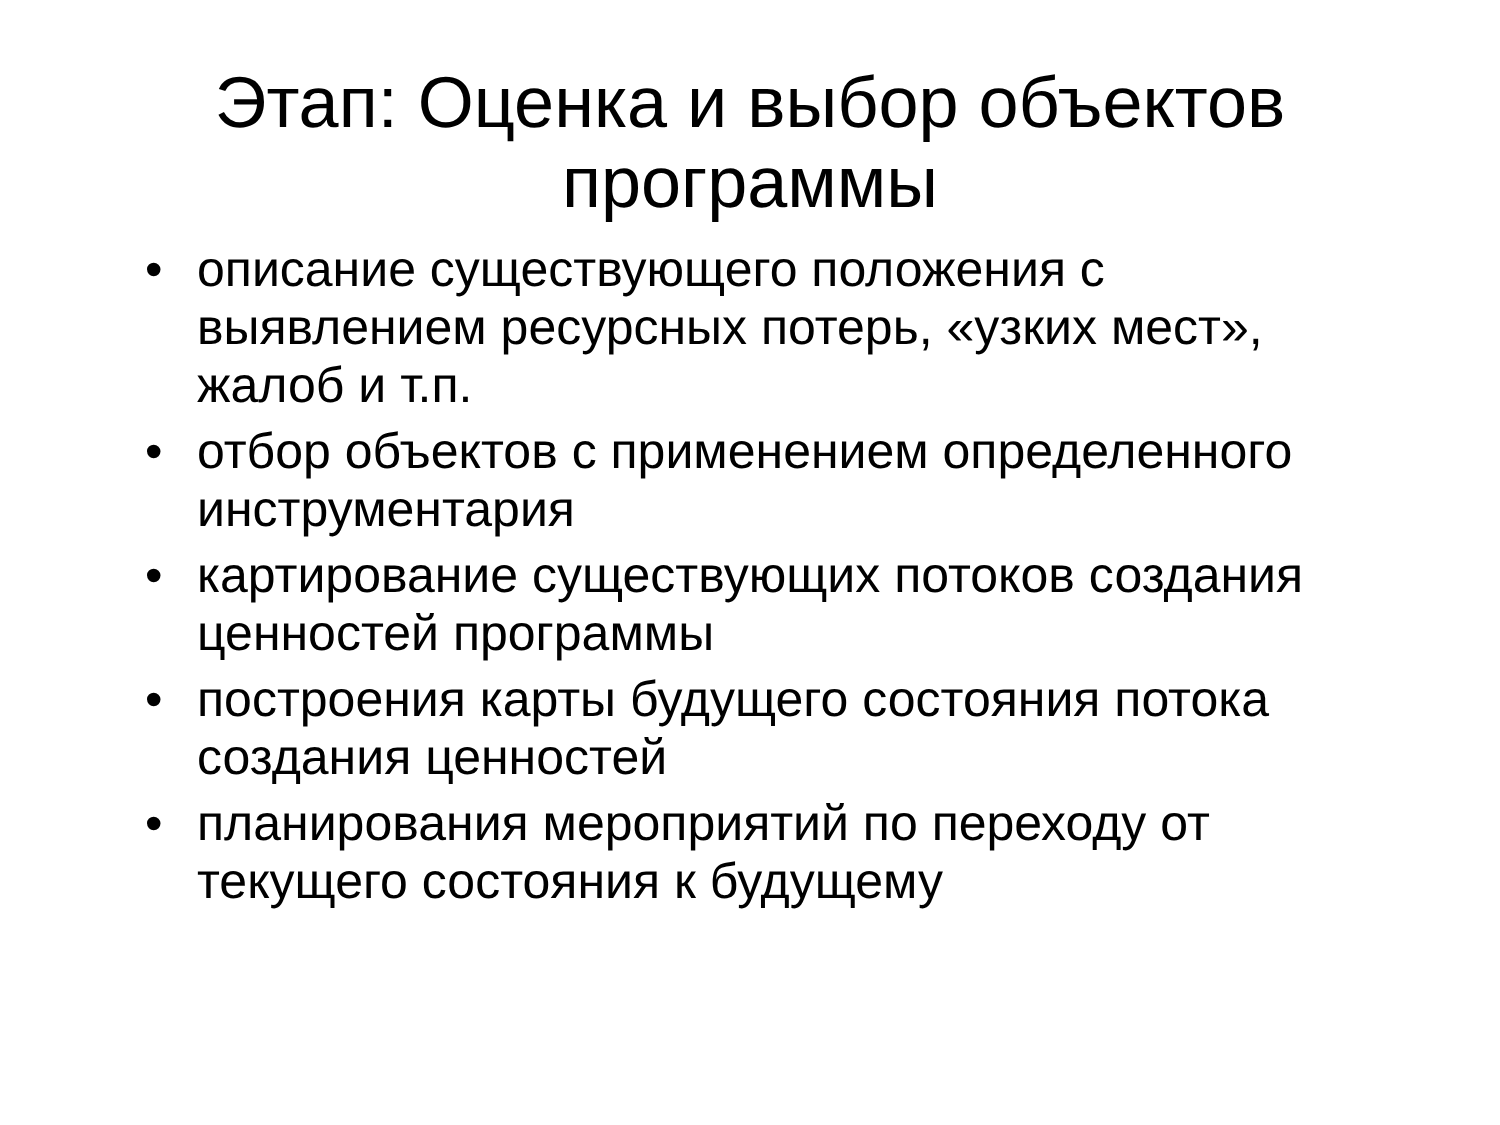Этап: Оценка и выбор объектов
программы
• описание существующего положения с выявлением ресурсных потерь, «узких мест», жалоб и т.п.
• отбор объектов с применением определенного инструментария
• картирование существующих потоков создания ценностей программы
• построения карты будущего состояния потока создания ценностей
• планирования мероприятий по переходу от текущего состояния к будущему